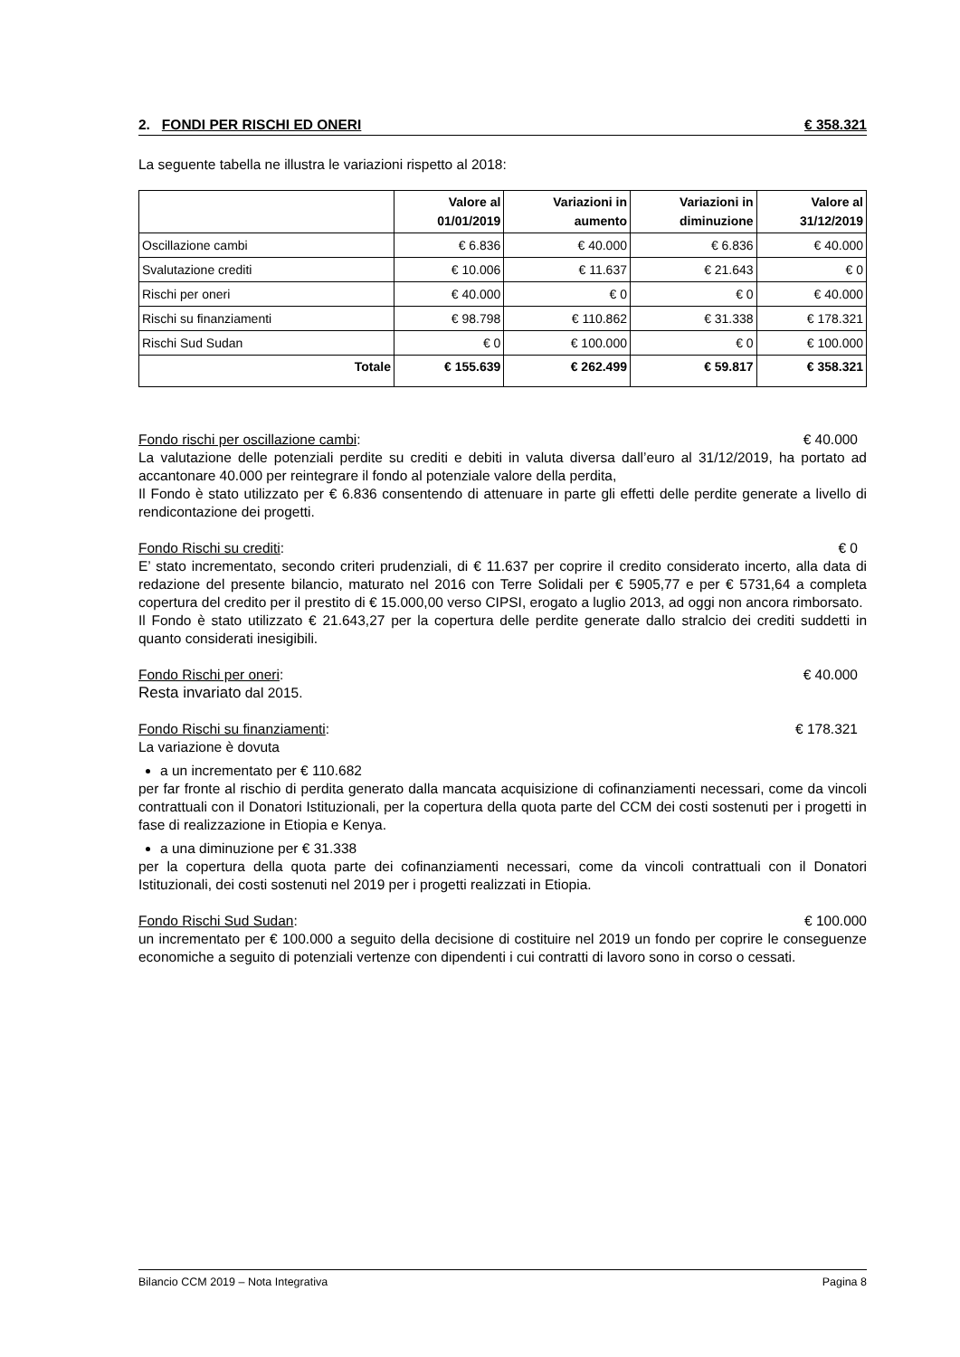2. FONDI PER RISCHI ED ONERI € 358.321
La seguente tabella ne illustra le variazioni rispetto al 2018:
| | Valore al 01/01/2019 | Variazioni in aumento | Variazioni in diminuzione | Valore al 31/12/2019 |
| --- | --- | --- | --- | --- |
| Oscillazione cambi | € 6.836 | € 40.000 | € 6.836 | € 40.000 |
| Svalutazione crediti | € 10.006 | € 11.637 | € 21.643 | € 0 |
| Rischi per oneri | € 40.000 | € 0 | € 0 | € 40.000 |
| Rischi su finanziamenti | € 98.798 | € 110.862 | € 31.338 | € 178.321 |
| Rischi Sud Sudan | € 0 | € 100.000 | € 0 | € 100.000 |
| Totale | € 155.639 | € 262.499 | € 59.817 | € 358.321 |
Fondo rischi per oscillazione cambi: € 40.000
La valutazione delle potenziali perdite su crediti e debiti in valuta diversa dall’euro al 31/12/2019, ha portato ad accantonare 40.000 per reintegrare il fondo al potenziale valore della perdita,
Il Fondo è stato utilizzato per € 6.836 consentendo di attenuare in parte gli effetti delle perdite generate a livello di rendicontazione dei progetti.
Fondo Rischi su crediti: € 0
E’ stato incrementato, secondo criteri prudenziali, di € 11.637 per coprire il credito considerato incerto, alla data di redazione del presente bilancio, maturato nel 2016 con Terre Solidali per € 5905,77 e per € 5731,64 a completa copertura del credito per il prestito di € 15.000,00 verso CIPSI, erogato a luglio 2013, ad oggi non ancora rimborsato.
Il Fondo è stato utilizzato € 21.643,27 per la copertura delle perdite generate dallo stralcio dei crediti suddetti in quanto considerati inesigibili.
Fondo Rischi per oneri: € 40.000
Resta invariato dal 2015.
Fondo Rischi su finanziamenti: € 178.321
La variazione è dovuta
a un incrementato per € 110.682
per far fronte al rischio di perdita generato dalla mancata acquisizione di cofinanziamenti necessari, come da vincoli contrattuali con il Donatori Istituzionali, per la copertura della quota parte del CCM dei costi sostenuti per i progetti in fase di realizzazione in Etiopia e Kenya.
a una diminuzione per € 31.338
per la copertura della quota parte dei cofinanziamenti necessari, come da vincoli contrattuali con il Donatori Istituzionali, dei costi sostenuti nel 2019 per i progetti realizzati in Etiopia.
Fondo Rischi Sud Sudan: € 100.000
un incrementato per € 100.000 a seguito della decisione di costituire nel 2019 un fondo per coprire le conseguenze economiche a seguito di potenziali vertenze con dipendenti i cui contratti di lavoro sono in corso o cessati.
Bilancio CCM 2019 – Nota Integrativa Pagina 8